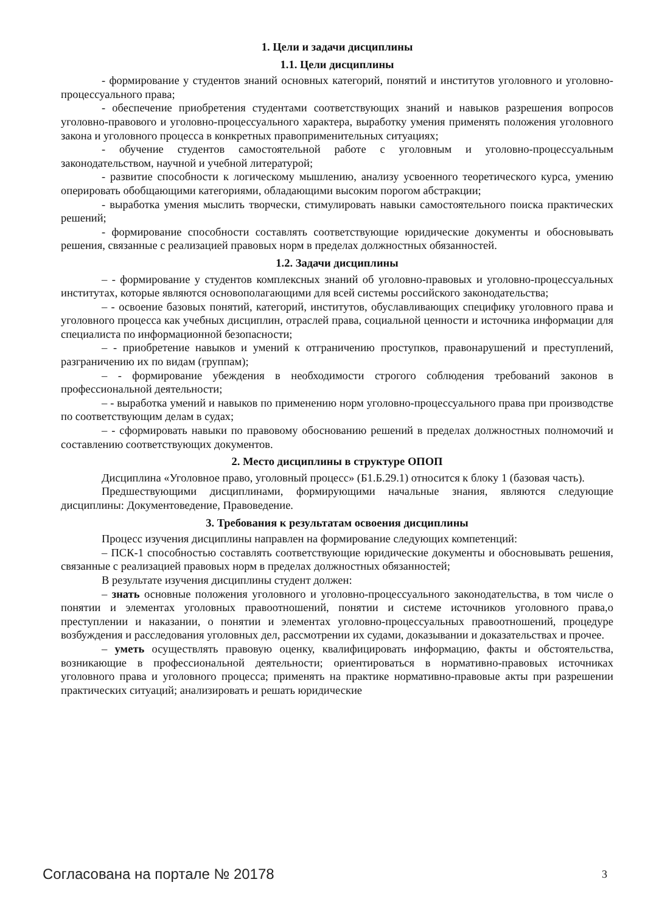1. Цели и задачи дисциплины
1.1. Цели дисциплины
- формирование у студентов знаний основных категорий, понятий и институтов уголовного и уголовно-процессуального права;
- обеспечение приобретения студентами соответствующих знаний и навыков разрешения вопросов уголовно-правового и уголовно-процессуального характера, выработку умения применять положения уголовного закона и уголовного процесса в конкретных правоприменительных ситуациях;
- обучение студентов самостоятельной работе с уголовным и уголовно-процессуальным законодательством, научной и учебной литературой;
- развитие способности к логическому мышлению, анализу усвоенного теоретического курса, умению оперировать обобщающими категориями, обладающими высоким порогом абстракции;
- выработка умения мыслить творчески, стимулировать навыки самостоятельного поиска практических решений;
- формирование способности составлять соответствующие юридические документы и обосновывать решения, связанные с реализацией правовых норм в пределах должностных обязанностей.
1.2. Задачи дисциплины
– - формирование у студентов комплексных знаний об уголовно-правовых и уголовно-процессуальных институтах, которые являются основополагающими для всей системы российского законодательства;
– - освоение базовых понятий, категорий, институтов, обуславливающих специфику уголовного права и уголовного процесса как учебных дисциплин, отраслей права, социальной ценности и источника информации для специалиста по информационной безопасности;
– - приобретение навыков и умений к отграничению проступков, правонарушений и преступлений, разграничению их по видам (группам);
– - формирование убеждения в необходимости строгого соблюдения требований законов в профессиональной деятельности;
– - выработка умений и навыков по применению норм уголовно-процессуального права при производстве по соответствующим делам в судах;
– - сформировать навыки по правовому обоснованию решений в пределах должностных полномочий и составлению соответствующих документов.
2. Место дисциплины в структуре ОПОП
Дисциплина «Уголовное право, уголовный процесс» (Б1.Б.29.1) относится к блоку 1 (базовая часть).
Предшествующими дисциплинами, формирующими начальные знания, являются следующие дисциплины: Документоведение, Правоведение.
3. Требования к результатам освоения дисциплины
Процесс изучения дисциплины направлен на формирование следующих компетенций:
– ПСК-1 способностью составлять соответствующие юридические документы и обосновывать решения, связанные с реализацией правовых норм в пределах должностных обязанностей;
В результате изучения дисциплины студент должен:
– знать основные положения уголовного и уголовно-процессуального законодательства, в том числе о понятии и элементах уголовных правоотношений, понятии и системе источников уголовного права,о преступлении и наказании, о понятии и элементах уголовно-процессуальных правоотношений, процедуре возбуждения и расследования уголовных дел, рассмотрении их судами, доказывании и доказательствах и прочее.
– уметь осуществлять правовую оценку, квалифицировать информацию, факты и обстоятельства, возникающие в профессиональной деятельности; ориентироваться в нормативно-правовых источниках уголовного права и уголовного процесса; применять на практике нормативно-правовые акты при разрешении практических ситуаций; анализировать и решать юридические
Согласована на портале № 20178 3